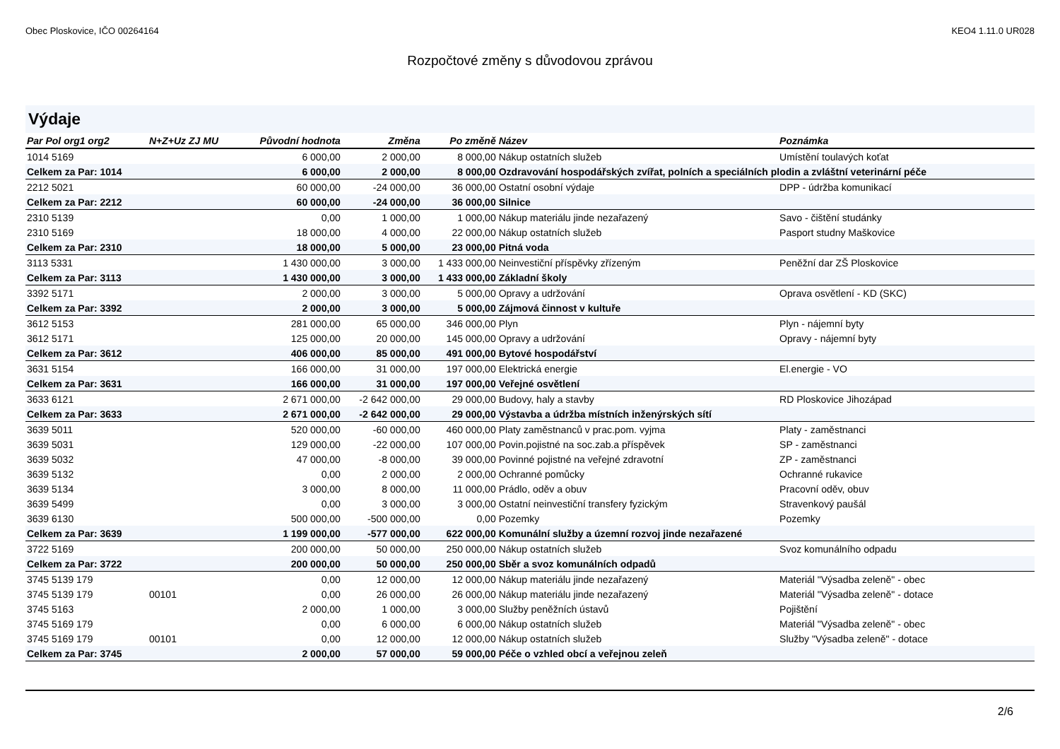Obec Ploskovice, IČO 00264164 KEO4 1.11.0 UR028
Rozpočtové změny s důvodovou zprávou
Výdaje
| Par Pol org1 org2 | N+Z+Uz ZJ MU | Původní hodnota | Změna | Po změně | Název | Poznámka |
| --- | --- | --- | --- | --- | --- | --- |
| 1014 5169 | | 6 000,00 | 2 000,00 | 8 000,00 | Nákup ostatních služeb | Umístění toulavých koťat |
| Celkem za Par: 1014 | | 6 000,00 | 2 000,00 | 8 000,00 | Ozdravování hospodářských zvířat, polních a speciálních plodin a zvláštní veterinární péče | |
| 2212 5021 | | 60 000,00 | -24 000,00 | 36 000,00 | Ostatní osobní výdaje | DPP - údržba komunikací |
| Celkem za Par: 2212 | | 60 000,00 | -24 000,00 | 36 000,00 | Silnice | |
| 2310 5139 | | 0,00 | 1 000,00 | 1 000,00 | Nákup materiálu jinde nezařazený | Savo - čištění studánky |
| 2310 5169 | | 18 000,00 | 4 000,00 | 22 000,00 | Nákup ostatních služeb | Pasport studny Maškovice |
| Celkem za Par: 2310 | | 18 000,00 | 5 000,00 | 23 000,00 | Pitná voda | |
| 3113 5331 | | 1 430 000,00 | 3 000,00 | 1 433 000,00 | Neinvestiční příspěvky zřízeným | Peněžní dar ZŠ Ploskovice |
| Celkem za Par: 3113 | | 1 430 000,00 | 3 000,00 | 1 433 000,00 | Základní školy | |
| 3392 5171 | | 2 000,00 | 3 000,00 | 5 000,00 | Opravy a udržování | Oprava osvětlení - KD (SKC) |
| Celkem za Par: 3392 | | 2 000,00 | 3 000,00 | 5 000,00 | Zájmová činnost v kultuře | |
| 3612 5153 | | 281 000,00 | 65 000,00 | 346 000,00 | Plyn | Plyn - nájemní byty |
| 3612 5171 | | 125 000,00 | 20 000,00 | 145 000,00 | Opravy a udržování | Opravy - nájemní byty |
| Celkem za Par: 3612 | | 406 000,00 | 85 000,00 | 491 000,00 | Bytové hospodářství | |
| 3631 5154 | | 166 000,00 | 31 000,00 | 197 000,00 | Elektrická energie | El.energie - VO |
| Celkem za Par: 3631 | | 166 000,00 | 31 000,00 | 197 000,00 | Veřejné osvětlení | |
| 3633 6121 | | 2 671 000,00 | -2 642 000,00 | 29 000,00 | Budovy, haly a stavby | RD Ploskovice Jihozápad |
| Celkem za Par: 3633 | | 2 671 000,00 | -2 642 000,00 | 29 000,00 | Výstavba a údržba místních inženýrských sítí | |
| 3639 5011 | | 520 000,00 | -60 000,00 | 460 000,00 | Platy zaměstnanců v prac.pom. vyjma | Platy - zaměstnanci |
| 3639 5031 | | 129 000,00 | -22 000,00 | 107 000,00 | Povin.pojistné na soc.zab.a příspěvek | SP - zaměstnanci |
| 3639 5032 | | 47 000,00 | -8 000,00 | 39 000,00 | Povinné pojistné na veřejné zdravotní | ZP - zaměstnanci |
| 3639 5132 | | 0,00 | 2 000,00 | 2 000,00 | Ochranné pomůcky | Ochranné rukavice |
| 3639 5134 | | 3 000,00 | 8 000,00 | 11 000,00 | Prádlo, oděv a obuv | Pracovní oděv, obuv |
| 3639 5499 | | 0,00 | 3 000,00 | 3 000,00 | Ostatní neinvestiční transfery fyzickým | Stravenkový paušál |
| 3639 6130 | | 500 000,00 | -500 000,00 | 0,00 | Pozemky | Pozemky |
| Celkem za Par: 3639 | | 1 199 000,00 | -577 000,00 | 622 000,00 | Komunální služby a územní rozvoj jinde nezařazené | |
| 3722 5169 | | 200 000,00 | 50 000,00 | 250 000,00 | Nákup ostatních služeb | Svoz komunálního odpadu |
| Celkem za Par: 3722 | | 200 000,00 | 50 000,00 | 250 000,00 | Sběr a svoz komunálních odpadů | |
| 3745 5139 179 | | 0,00 | 12 000,00 | 12 000,00 | Nákup materiálu jinde nezařazený | Materiál "Výsadba zeleně" - obec |
| 3745 5139 179 | 00101 | 0,00 | 26 000,00 | 26 000,00 | Nákup materiálu jinde nezařazený | Materiál "Výsadba zeleně" - dotace |
| 3745 5163 | | 2 000,00 | 1 000,00 | 3 000,00 | Služby peněžních ústavů | Pojištění |
| 3745 5169 179 | | 0,00 | 6 000,00 | 6 000,00 | Nákup ostatních služeb | Materiál "Výsadba zeleně" - obec |
| 3745 5169 179 | 00101 | 0,00 | 12 000,00 | 12 000,00 | Nákup ostatních služeb | Služby "Výsadba zeleně" - dotace |
| Celkem za Par: 3745 | | 2 000,00 | 57 000,00 | 59 000,00 | Péče o vzhled obcí a veřejnou zeleň | |
2/6